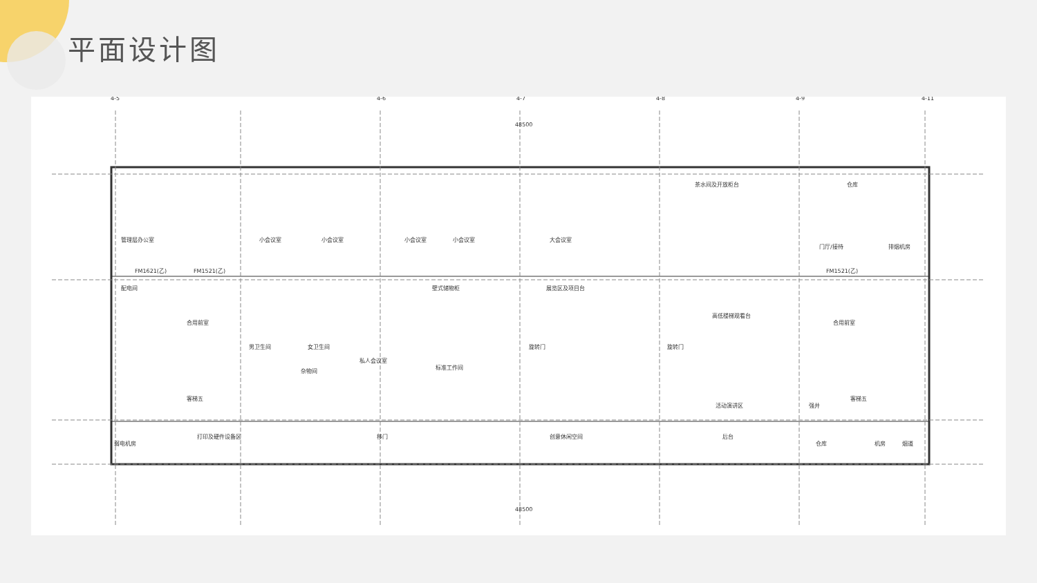平面设计图
4-5
4-6
4-7
4-8
4-9
4-11
48500
管理层办公室
小会议室
小会议室
小会议室
小会议室
大会议室
茶水间及开放柜台
仓库
门厅/接待
排烟机房
配电间
合用前室
壁式储物柜
展览区及项目台
高低楼梯观看台
合用前室
男卫生间
女卫生间
杂物间
私人会议室
标准工作间
旋转门
旋转门
活动演讲区
客梯五
客梯五
强井
弱电机房
打印及硬件设备区
移门
创意休闲空间
后台
仓库
机房
烟道
FM1621(乙)
FM1521(乙)
FM1521(乙)
48500